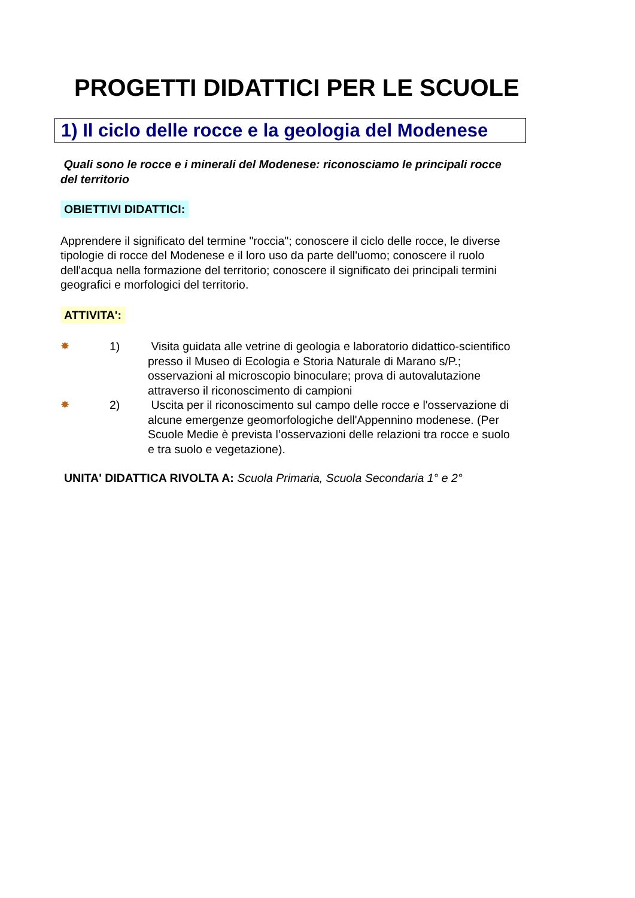PROGETTI DIDATTICI PER LE SCUOLE
1) Il ciclo delle rocce e la geologia del Modenese
Quali sono le rocce e i minerali del Modenese: riconosciamo le principali rocce del territorio
OBIETTIVI DIDATTICI:
Apprendere il significato del termine "roccia"; conoscere il ciclo delle rocce, le diverse tipologie di rocce del Modenese e il loro uso da parte dell'uomo; conoscere il ruolo dell'acqua nella formazione del territorio; conoscere il significato dei principali termini geografici e morfologici del territorio.
ATTIVITA':
✸ 1) Visita guidata alle vetrine di geologia e laboratorio didattico-scientifico presso il Museo di Ecologia e Storia Naturale di Marano s/P.; osservazioni al microscopio binoculare; prova di autovalutazione attraverso il riconoscimento di campioni
✸ 2) Uscita per il riconoscimento sul campo delle rocce e l'osservazione di alcune emergenze geomorfologiche dell'Appennino modenese. (Per Scuole Medie è prevista l’osservazioni delle relazioni tra rocce e suolo e tra suolo e vegetazione).
UNITA' DIDATTICA RIVOLTA A: Scuola Primaria, Scuola Secondaria 1° e 2°